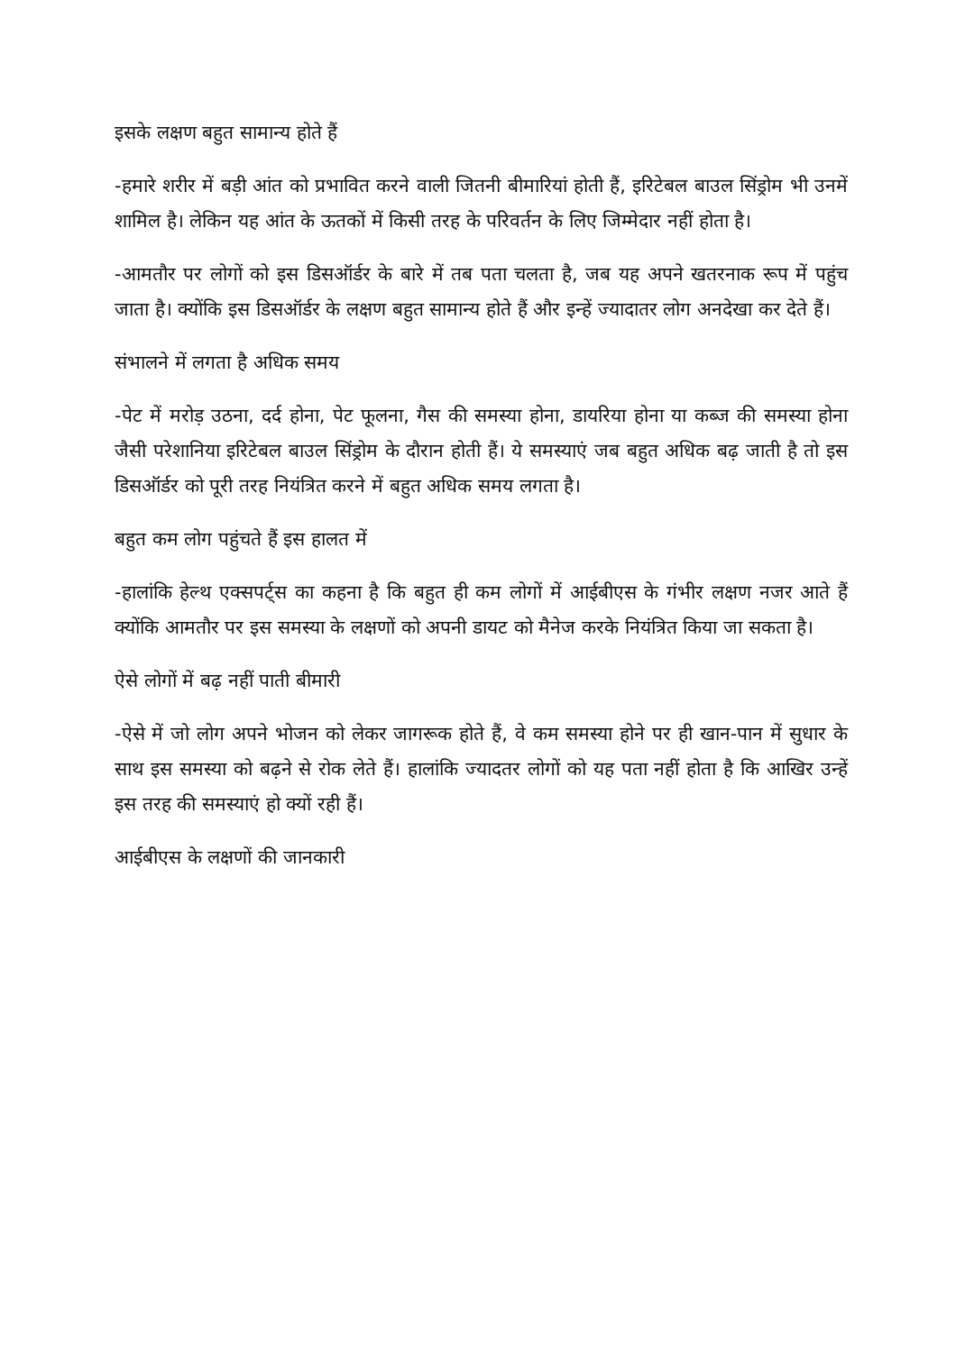इसके लक्षण बहुत सामान्य होते हैं
-हमारे शरीर में बड़ी आंत को प्रभावित करने वाली जितनी बीमारियां होती हैं, इरिटेबल बाउल सिंड्रोम भी उनमें शामिल है। लेकिन यह आंत के ऊतकों में किसी तरह के परिवर्तन के लिए जिम्मेदार नहीं होता है।
-आमतौर पर लोगों को इस डिसऑर्डर के बारे में तब पता चलता है, जब यह अपने खतरनाक रूप में पहुंच जाता है। क्योंकि इस डिसऑर्डर के लक्षण बहुत सामान्य होते हैं और इन्हें ज्यादातर लोग अनदेखा कर देते हैं।
संभालने में लगता है अधिक समय
-पेट में मरोड़ उठना, दर्द होना, पेट फूलना, गैस की समस्या होना, डायरिया होना या कब्ज की समस्या होना जैसी परेशानिया इरिटेबल बाउल सिंड्रोम के दौरान होती हैं। ये समस्याएं जब बहुत अधिक बढ़ जाती है तो इस डिसऑर्डर को पूरी तरह नियंत्रित करने में बहुत अधिक समय लगता है।
बहुत कम लोग पहुंचते हैं इस हालत में
-हालांकि हेल्थ एक्सपर्ट्स का कहना है कि बहुत ही कम लोगों में आईबीएस के गंभीर लक्षण नजर आते हैं क्योंकि आमतौर पर इस समस्या के लक्षणों को अपनी डायट को मैनेज करके नियंत्रित किया जा सकता है।
ऐसे लोगों में बढ़ नहीं पाती बीमारी
-ऐसे में जो लोग अपने भोजन को लेकर जागरूक होते हैं, वे कम समस्या होने पर ही खान-पान में सुधार के साथ इस समस्या को बढ़ने से रोक लेते हैं। हालांकि ज्यादतर लोगों को यह पता नहीं होता है कि आखिर उन्हें इस तरह की समस्याएं हो क्यों रही हैं।
आईबीएस के लक्षणों की जानकारी